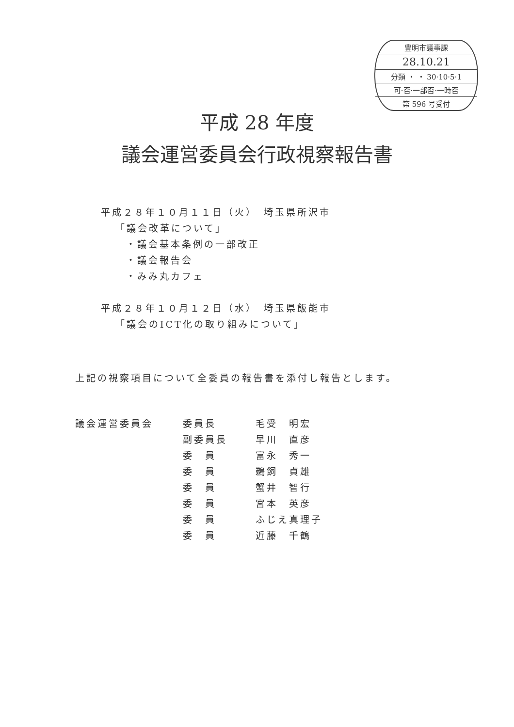豊明市議事課
28.10.21
分類 ・ ・ 30·10·5·1
可·否·一部否·一時否
第 596 号受付
平成 28 年度
議会運営委員会行政視察報告書
平成２８年１０月１１日（火）　埼玉県所沢市
「議会改革について」
・議会基本条例の一部改正
・議会報告会
・みみ丸カフェ
平成２８年１０月１２日（水）　埼玉県飯能市
「議会のICT化の取り組みについて」
上記の視察項目について全委員の報告書を添付し報告とします。
| 議会運営委員会 | 委員長 | 毛受 明宏 |
| | 副委員長 | 早川 直彦 |
| | 委 員 | 富永 秀一 |
| | 委 員 | 鵜飼 貞雄 |
| | 委 員 | 蟹井 智行 |
| | 委 員 | 宮本 英彦 |
| | 委 員 | ふじえ真理子 |
| | 委 員 | 近藤 千鶴 |